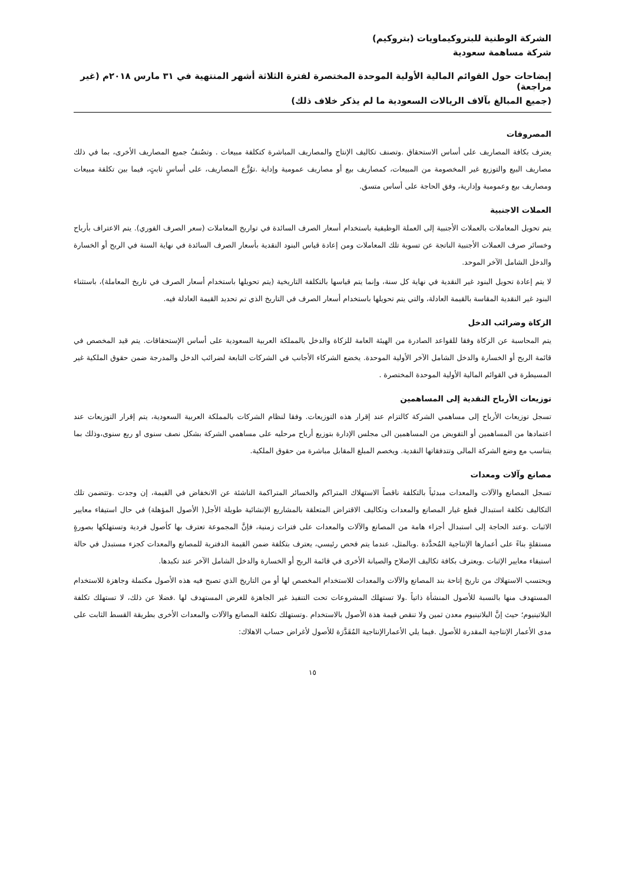الشركة الوطنية للبتروكيماويات (بتروكيم)
شركة مساهمة سعودية
إيضاحات حول القوائم المالية الأولية الموحدة المختصرة لفترة الثلاثة أشهر المنتهية في ٣١ مارس ٢٠١٨م (غير مراجعة)
(جميع المبالغ بآلاف الريالات السعودية ما لم يذكر خلاف ذلك)
المصروفات
يعترف بكافة المصاريف على أساس الاستحقاق .وتصنف تكاليف الإنتاج والمصاريف المباشرة كتكلفة مبيعات . وتصُنفٌ جميع المصاريف الأخرى، بما في ذلك مصاريف البيع والتوزيع غير المخصومة من المبيعات، كمصاريف بيع أو مصاريف عمومية وإداية .توُزَّع المصاريف، على أساسٍ ثابتٍ، فيما بين تكلفة مبيعات ومصاريف بيع وعمومية وإدارية، وفق الحاجة على أساس متسق.
العملات الاجنبية
يتم تحويل المعاملات بالعملات الأجنبية إلى العملة الوظيفية باستخدام أسعار الصرف السائدة في تواريخ المعاملات (سعر الصرف الفوري). يتم الاعتراف بأرباح وخسائر صرف العملات الأجنبية الناتجة عن تسوية تلك المعاملات ومن إعادة قياس البنود النقدية بأسعار الصرف السائدة في نهاية السنة في الربح أو الخسارة والدخل الشامل الآخر الموحد.
لا يتم إعادة تحويل البنود غير النقدية في نهاية كل سنة، وإنما يتم قياسها بالتكلفة التاريخية (يتم تحويلها باستخدام أسعار الصرف في تاريخ المعاملة)، باستثناء البنود غير النقدية المقاسة بالقيمة العادلة، والتي يتم تحويلها باستخدام أسعار الصرف في التاريخ الذي تم تحديد القيمة العادلة فيه.
الزكاة وضرائب الدخل
يتم المحاسبة عن الزكاة وفقا للقواعد الصادرة من الهيئة العامة للزكاة والدخل بالمملكة العربية السعودية على أساس الإستحقاقات. يتم قيد المخصص في قائمة الربح أو الخسارة والدخل الشامل الآخر الأولية الموحدة. يخضع الشركاء الأجانب في الشركات التابعة لضرائب الدخل والمدرجة ضمن حقوق الملكية غير المسيطرة في القوائم المالية الأولية الموحدة المختصرة .
توزيعات الأرباح النقدية إلى المساهمين
تسجل توزيعات الأرباح إلى مساهمي الشركة كالتزام عند إقرار هذه التوزيعات. وفقا لنظام الشركات بالمملكة العربية السعودية، يتم إقرار التوزيعات عند اعتمادها من المساهمين أو التفويض من المساهمين الى مجلس الإدارة بتوزيع أرباح مرحليه على مساهمي الشركة بشكل نصف سنوى او ربع سنوى،وذلك بما يتناسب مع وضع الشركة المالى وتتدفقاتها النقدية. ويخصم المبلغ المقابل مباشرة من حقوق الملكية.
مصانع وآلات ومعدات
تسجل المصانع والآلات والمعدات مبدئياً بالتكلفة ناقصاً الاستهلاك المتراكم والخسائر المتراكمة الناشئة عن الانخفاض في القيمة، إن وجدت .وتتضمن تلك التكاليف تكلفة استبدال قطع غيار المصانع والمعدات وتكاليف الاقتراض المتعلقة بالمشاريع الإنشائية طويلة الأجل( الأصول المؤهلة) في حال استيفاء معايير الاثبات .وعند الحاجة إلى استبدال أجزاء هامة من المصانع والآلات والمعدات على فترات زمنية، فإنَّ المجموعة تعترف بها كأصول فردية وتستهلكها بصورةٍ مستقلةٍ بناءً على أعمارها الإنتاجية المُحدَّدة .وبالمثل، عندما يتم فحص رئيسي، يعترف بتكلفة ضمن القيمة الدفترية للمصانع والمعدات كجزء مستبدل في حالة استيفاء معايير الإثبات .ويعترف بكافة تكاليف الإصلاح والصيانة الأخرى في قائمة الربح أو الخسارة والدخل الشامل الآخر عند تكبدها.
ويحتسب الاستهلاك من تاريخ إتاحة بند المصانع والآلات والمعدات للاستخدام المخصص لها أو من التاريخ الذي تصبح فيه هذه الأصول مكتملة وجاهزة للاستخدام المستهدف منها بالنسبة للأصول المنشأة ذاتياً .ولا تستهلك المشروعات تحت التنفيذ غير الجاهزة للغرض المستهدف لها .فضلا عن ذلك، لا تستهلك تكلفة البلاتينيوم؛ حيث إنَّ البلاتينيوم معدن ثمين ولا تنقص قيمة هذة الأصول بالاستخدام .وتستهلك تكلفة المصانع والآلات والمعدات الأخرى بطريقة القسط الثابت على مدى الأعمار الإنتاجية المقدرة للأصول .فيما يلي الأعمارالإنتاجية المُقَدَّرَة للأصول لأغراض حساب الاهلاك:
١٥